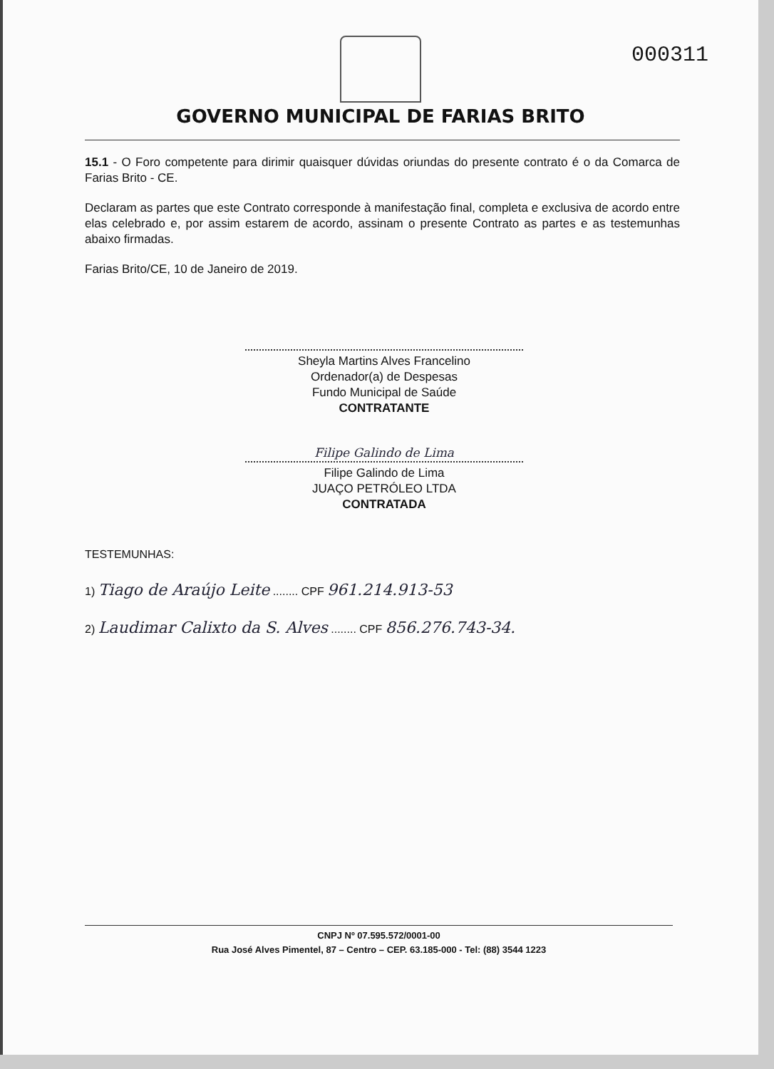000311
GOVERNO MUNICIPAL DE FARIAS BRITO
15.1 - O Foro competente para dirimir quaisquer dúvidas oriundas do presente contrato é o da Comarca de Farias Brito - CE.
Declaram as partes que este Contrato corresponde à manifestação final, completa e exclusiva de acordo entre elas celebrado e, por assim estarem de acordo, assinam o presente Contrato as partes e as testemunhas abaixo firmadas.
Farias Brito/CE, 10 de Janeiro de 2019.
Sheyla Martins Alves Francelino
Ordenador(a) de Despesas
Fundo Municipal de Saúde
CONTRATANTE
Filipe Galindo de Lima
Filipe Galindo de Lima
JUAÇO PETRÓLEO LTDA
CONTRATADA
TESTEMUNHAS:
1) Tiago de Araújo Leite ........ CPF 961.214.913-53
2) Laudimar Calixto da S. Alves ........ CPF 856.276.743-34.
CNPJ Nº 07.595.572/0001-00
Rua José Alves Pimentel, 87 – Centro – CEP. 63.185-000 - Tel: (88) 3544 1223